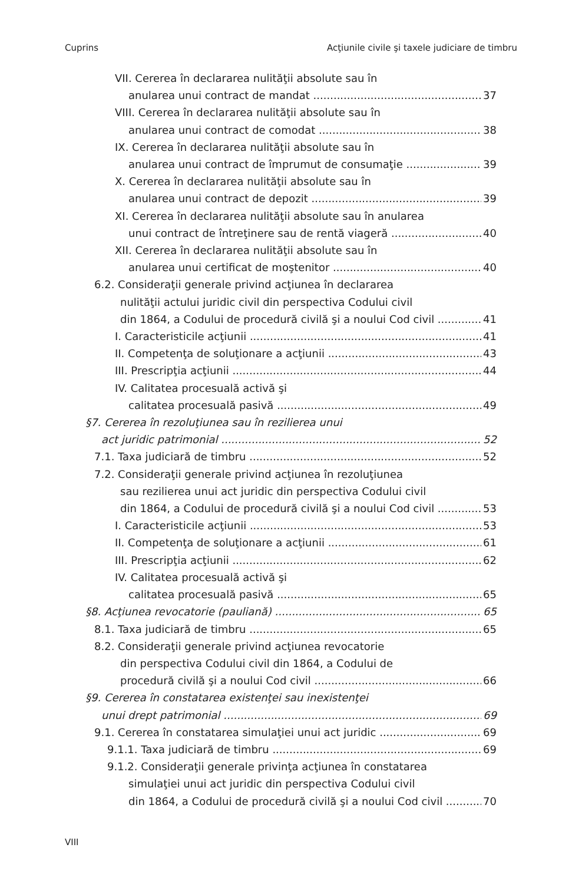Cuprins Acţiunile civile şi taxele judiciare de timbru
VII. Cererea în declararea nulităţii absolute sau în
anularea unui contract de mandat 37
VIII. Cererea în declararea nulităţii absolute sau în
anularea unui contract de comodat 38
IX. Cererea în declararea nulităţii absolute sau în
anularea unui contract de împrumut de consumaţie 39
X. Cererea în declararea nulităţii absolute sau în
anularea unui contract de depozit 39
XI. Cererea în declararea nulităţii absolute sau în anularea
unui contract de întreţinere sau de rentă viageră 40
XII. Cererea în declararea nulităţii absolute sau în
anularea unui certificat de moştenitor 40
6.2. Consideraţii generale privind acţiunea în declararea
nulităţii actului juridic civil din perspectiva Codului civil
din 1864, a Codului de procedură civilă şi a noului Cod civil 41
I. Caracteristicile acţiunii 41
II. Competenţa de soluţionare a acţiunii 43
III. Prescripţia acţiunii 44
IV. Calitatea procesuală activă şi
calitatea procesuală pasivă 49
§7. Cererea în rezoluţiunea sau în rezilierea unui
act juridic patrimonial 52
7.1. Taxa judiciară de timbru 52
7.2. Consideraţii generale privind acţiunea în rezoluţiunea
sau rezilierea unui act juridic din perspectiva Codului civil
din 1864, a Codului de procedură civilă şi a noului Cod civil 53
I. Caracteristicile acţiunii 53
II. Competenţa de soluţionare a acţiunii 61
III. Prescripţia acţiunii 62
IV. Calitatea procesuală activă şi
calitatea procesuală pasivă 65
§8. Acţiunea revocatorie (pauliană) 65
8.1. Taxa judiciară de timbru 65
8.2. Consideraţii generale privind acţiunea revocatorie
din perspectiva Codului civil din 1864, a Codului de
procedură civilă şi a noului Cod civil 66
§9. Cererea în constatarea existenţei sau inexistenţei
unui drept patrimonial 69
9.1. Cererea în constatarea simulaţiei unui act juridic 69
9.1.1. Taxa judiciară de timbru 69
9.1.2. Consideraţii generale privinţa acţiunea în constatarea
simulaţiei unui act juridic din perspectiva Codului civil
din 1864, a Codului de procedură civilă şi a noului Cod civil 70
VIII